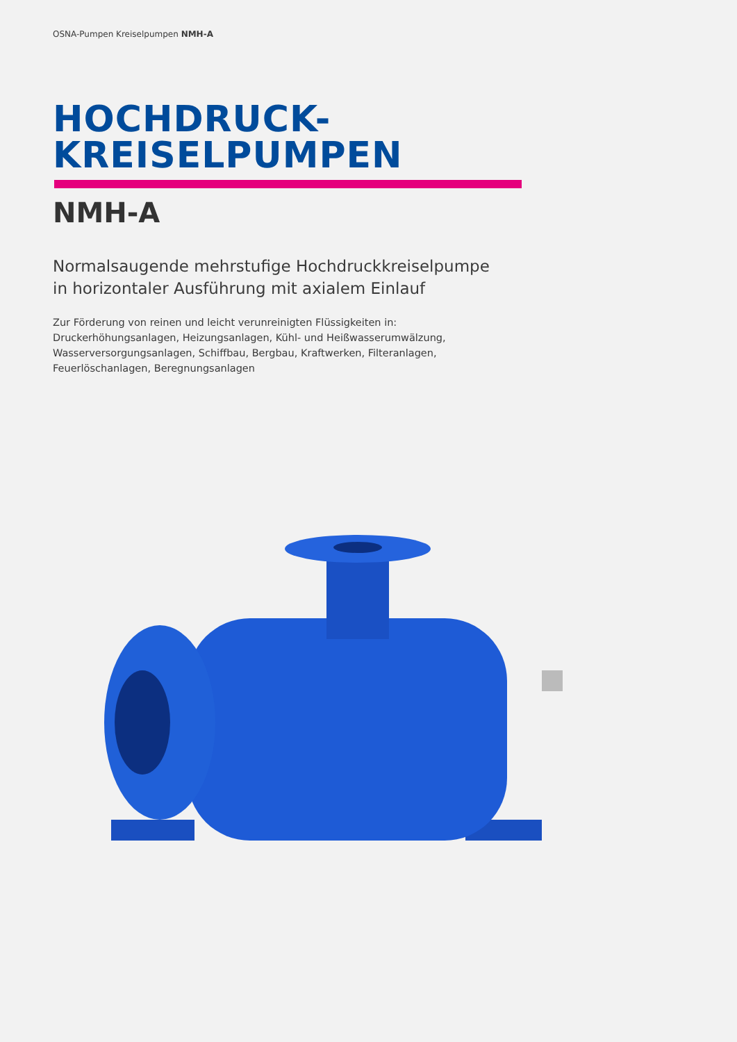OSNA-Pumpen Kreiselpumpen NMH-A
HOCHDRUCK-
KREISELPUMPEN
NMH-A
Normalsaugende mehrstufige Hochdruckkreiselpumpe
in horizontaler Ausführung mit axialem Einlauf
Zur Förderung von reinen und leicht verunreinigten Flüssigkeiten in:
Druckerhöhungsanlagen, Heizungsanlagen, Kühl- und Heißwasserumwälzung,
Wasserversorgungsanlagen, Schiffbau, Bergbau, Kraftwerken, Filteranlagen,
Feuerlöschanlagen, Beregnungsanlagen